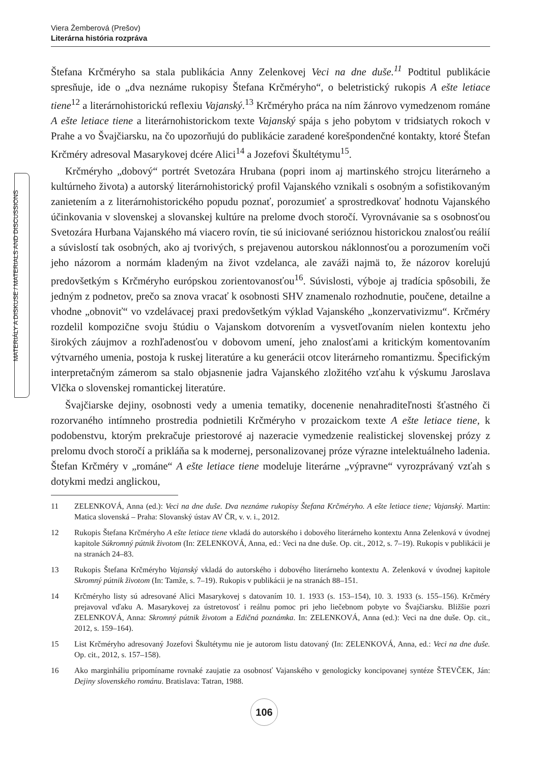Viera Žemberová (Prešov)
Literárna história rozpráva
MATERIÁLY A DISKUSE / MATERIALS AND DISCUSSIONS
Štefana Krčméryho sa stala publikácia Anny Zelenkovej Veci na dne duše.<sup>11</sup> Podtitul publikácie spresňuje, ide o „dva neznáme rukopisy Štefana Krčméryho“, o beletristický rukopis A ešte letiace tiene<sup>12</sup> a literárnohistorickú reflexiu Vajanský.<sup>13</sup> Krčméryho práca na ním žánrovo vymedzenom románe A ešte letiace tiene a literárnohistorickom texte Vajanský spája s jeho pobytom v tridsiatych rokoch v Prahe a vo Švajčiarsku, na čo upozorňujú do publikácie zaradené korešpondenčné kontakty, ktoré Štefan Krčméry adresoval Masarykovej dcére Alici<sup>14</sup> a Jozefovi Škultétymu<sup>15</sup>.
Krčméryho „dobový“ portrét Svetozára Hrubana (popri inom aj martinského strojcu literárneho a kultúrneho života) a autorský literárnohistorický profil Vajanského vznikali s osobným a sofistikovaným zanietením a z literárnohistorického popudu poznať, porozumieť a sprostredkovať hodnotu Vajanského účinkovania v slovenskej a slovanskej kultúre na prelome dvoch storočí. Vyrovnávanie sa s osobnosťou Svetozára Hurbana Vajanského má viacero rovín, tie sú iniciované serióznou historickou znalosťou reálií a súvislostí tak osobných, ako aj tvorivých, s prejavenou autorskou náklonnosťou a porozumením voči jeho názorom a normám kladeným na život vzdelanca, ale zaváži najmä to, že názorov korelujú predovšetkým s Krčméryho európskou zorientovanosťou<sup>16</sup>. Súvislosti, výboje aj tradícia spôsobili, že jedným z podnetov, prečo sa znova vracať k osobnosti SHV znamenalo rozhodnutie, poučene, detailne a vhodne „obnoviť“ vo vzdelávacej praxi predovšetkým výklad Vajanského „konzervativizmu“. Krčméry rozdelil kompozične svoju štúdiu o Vajanskom dotvorením a vysvetľovaním nielen kontextu jeho širokých záujmov a rozhľadenosťou v dobovom umení, jeho znalosťami a kritickým komentovaním výtvarného umenia, postoja k ruskej literatúre a ku generácii otcov literárneho romantizmu. Špecifickým interpretačným zámerom sa stalo objasnenie jadra Vajanského zložitého vzťahu k výskumu Jaroslava Vlčka o slovenskej romantickej literatúre.
Švajčiarske dejiny, osobnosti vedy a umenia tematiky, docenenie nenahraditeľnosti šťastného či rozorvaného intímneho prostredia podnietili Krčméryho v prozaickom texte A ešte letiace tiene, k podobenstvu, ktorým prekračuje priestorové aj nazeracie vymedzenie realistickej slovenskej prózy z prelomu dvoch storočí a prikláňa sa k modernej, personalizovanej próze výrazne intelektuálneho ladenia. Štefan Krčméry v „románe“ A ešte letiace tiene modeluje literárne „výpravne“ vyrozprávaný vzťah s dotykmi medzi anglickou,
11 ZELENKOVÁ, Anna (ed.): Veci na dne duše. Dva neznáme rukopisy Štefana Krčméryho. A ešte letiace tiene; Vajanský. Martin: Matica slovenská – Praha: Slovanský ústav AV ČR, v. v. i., 2012.
12 Rukopis Štefana Krčméryho A ešte letiace tiene vkladá do autorského i dobového literárneho kontextu Anna Zelenková v úvodnej kapitole Súkromný pútnik životom (In: ZELENKOVÁ, Anna, ed.: Veci na dne duše. Op. cit., 2012, s. 7–19). Rukopis v publikácii je na stranách 24–83.
13 Rukopis Štefana Krčméryho Vajanský vkladá do autorského i dobového literárneho kontextu A. Zelenková v úvodnej kapitole Skromný pútnik životom (In: Tamže, s. 7–19). Rukopis v publikácii je na stranách 88–151.
14 Krčméryho listy sú adresované Alici Masarykovej s datovaním 10. 1. 1933 (s. 153–154), 10. 3. 1933 (s. 155–156). Krčméry prejavoval vďaku A. Masarykovej za ústretovosť i reálnu pomoc pri jeho liečebnom pobyte vo Švajčiarsku. Bližšie pozri ZELENKOVÁ, Anna: Skromný pútnik životom a Edičná poznámka. In: ZELENKOVÁ, Anna (ed.): Veci na dne duše. Op. cit., 2012, s. 159–164).
15 List Krčméryho adresovaný Jozefovi Škultétymu nie je autorom listu datovaný (In: ZELENKOVÁ, Anna, ed.: Veci na dne duše. Op. cit., 2012, s. 157–158).
16 Ako marginháliu pripomíname rovnaké zaujatie za osobnosť Vajanského v genologicky koncipovanej syntéze ŠTEVČEK, Ján: Dejiny slovenského románu. Bratislava: Tatran, 1988.
106